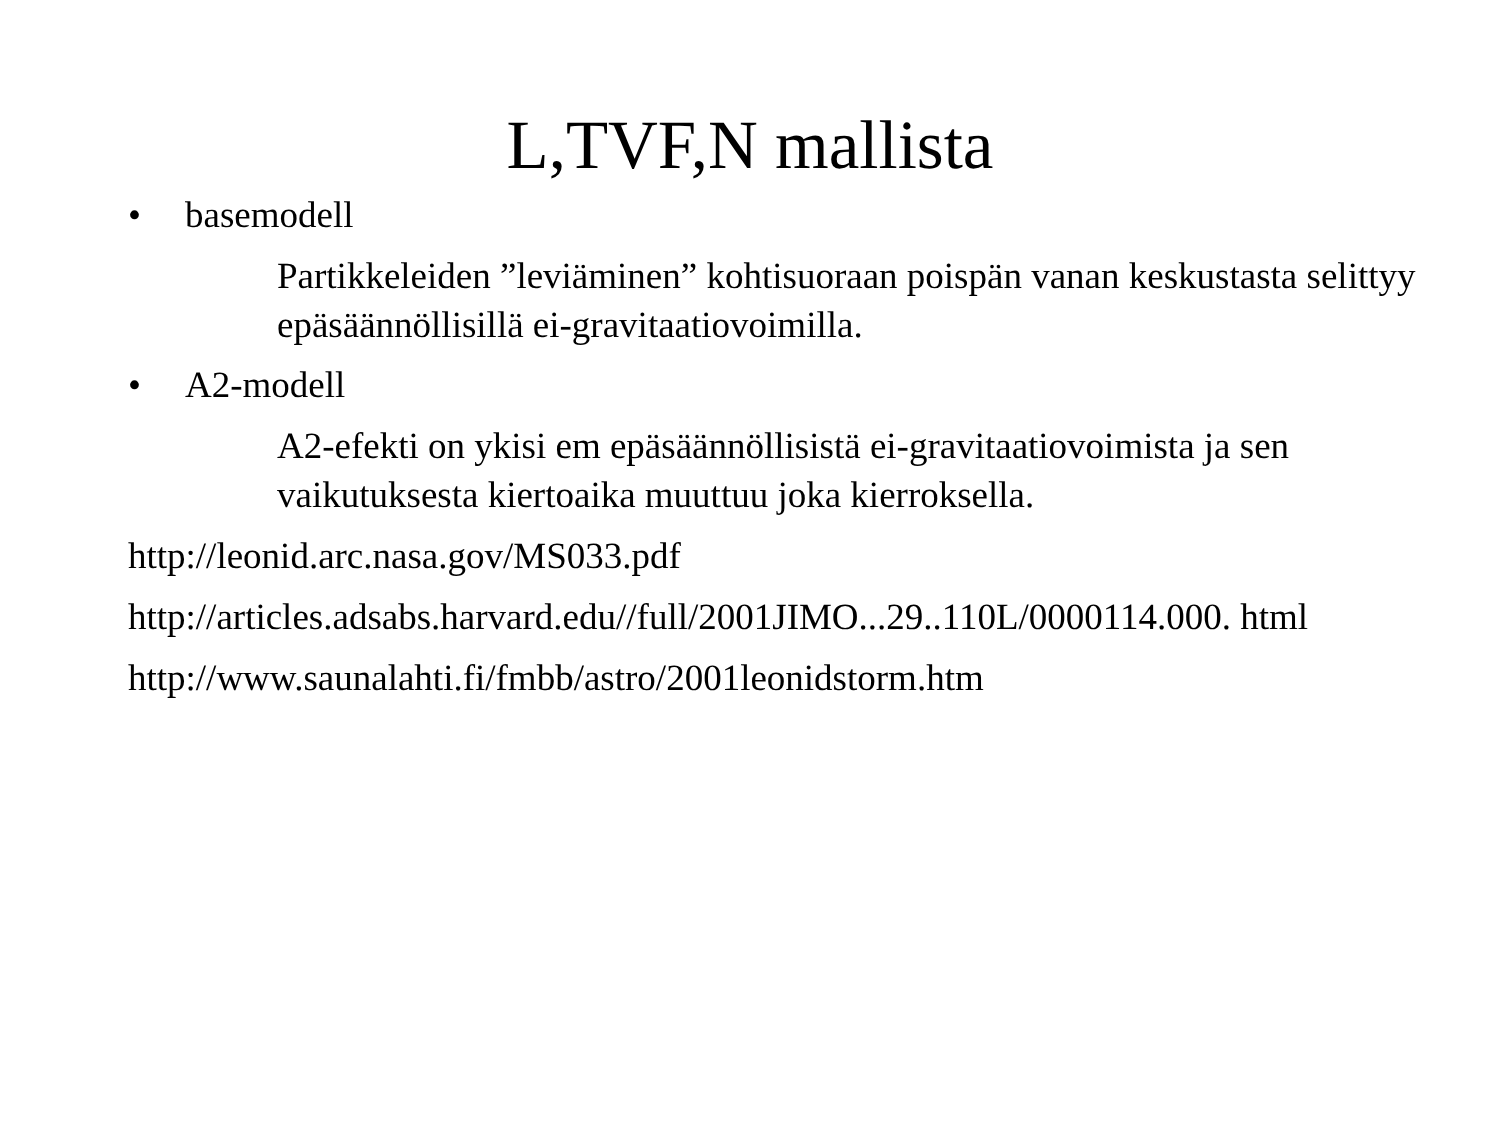L,TVF,N mallista
• basemodell
Partikkeleiden ”leviäminen” kohtisuoraan poispän vanan keskustasta selittyy epäsäännöllisillä ei-gravitaatiovoimilla.
• A2-modell
A2-efekti on ykisi em epäsäännöllisistä ei-gravitaatiovoimista ja sen vaikutuksesta kiertoaika muuttuu joka kierroksella.
http://leonid.arc.nasa.gov/MS033.pdf
http://articles.adsabs.harvard.edu//full/2001JIMO...29..110L/0000114.000. html
http://www.saunalahti.fi/fmbb/astro/2001leonidstorm.htm